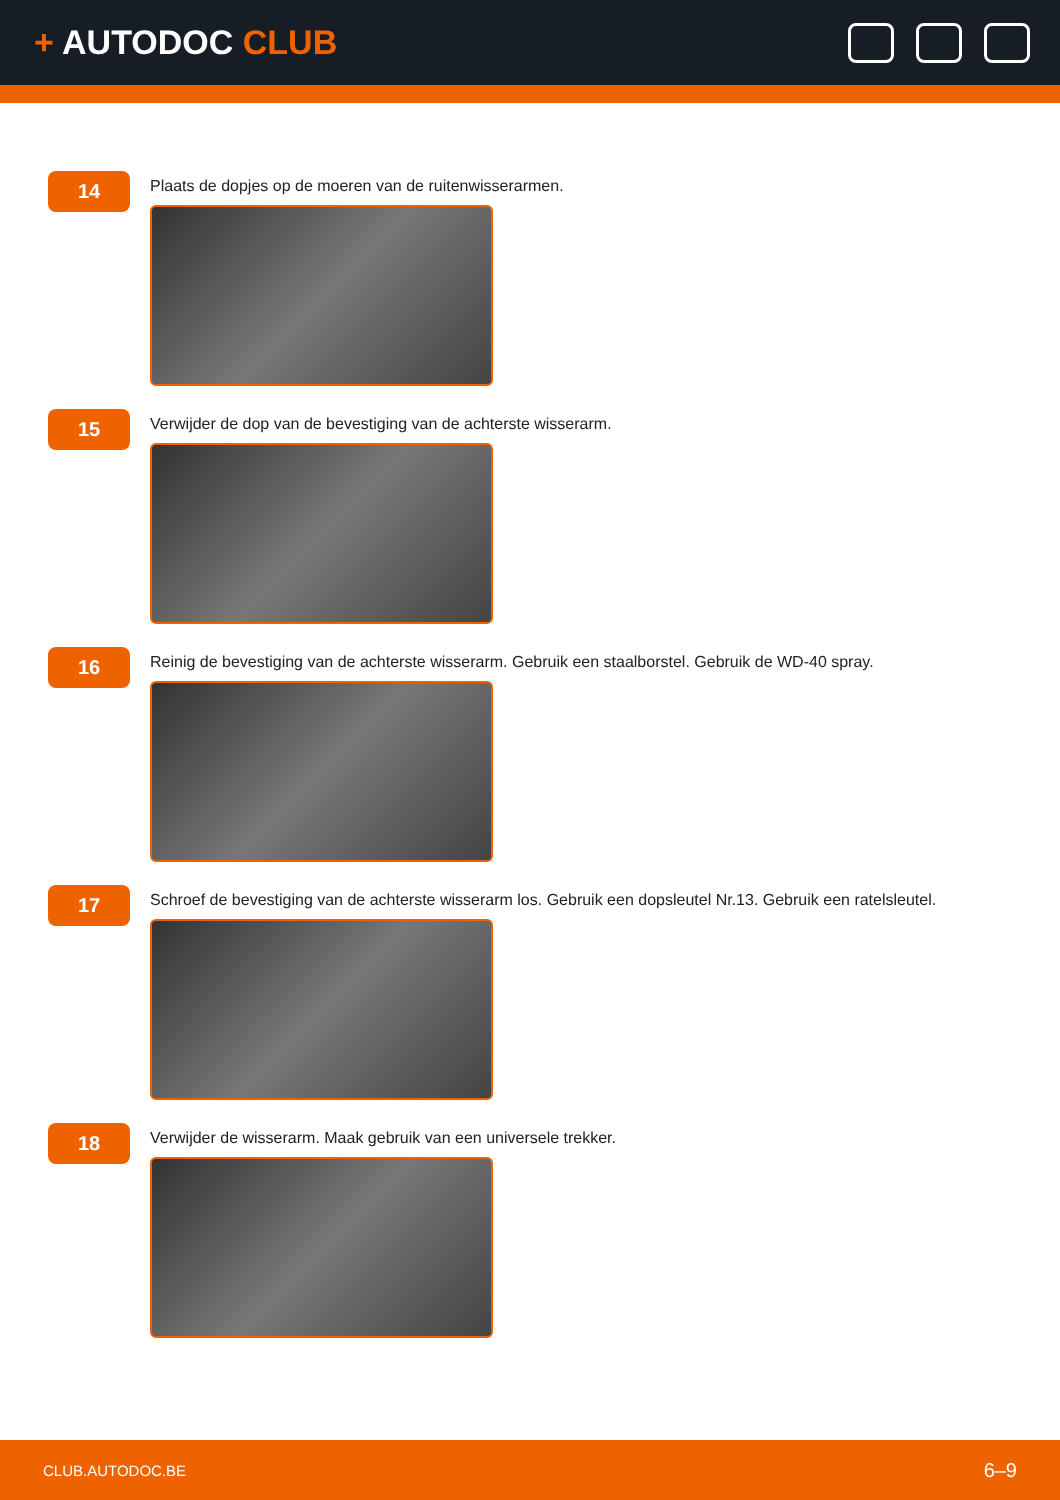+ AUTODOC CLUB
14
Plaats de dopjes op de moeren van de ruitenwisserarmen.
15
Verwijder de dop van de bevestiging van de achterste wisserarm.
16
Reinig de bevestiging van de achterste wisserarm. Gebruik een staalborstel. Gebruik de WD-40 spray.
17
Schroef de bevestiging van de achterste wisserarm los. Gebruik een dopsleutel Nr.13. Gebruik een ratelsleutel.
18
Verwijder de wisserarm. Maak gebruik van een universele trekker.
CLUB.AUTODOC.BE 6–9